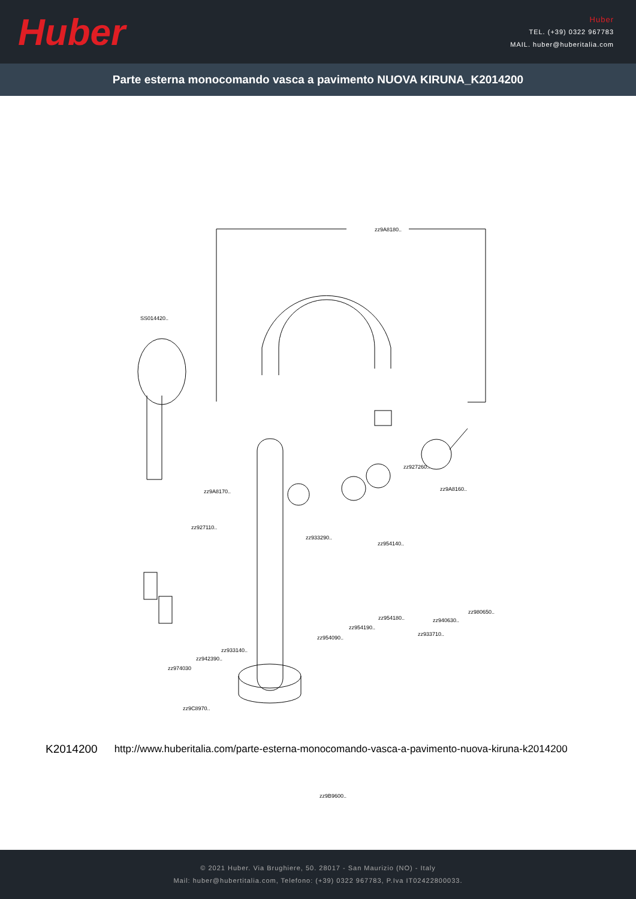Huber
Huber
TEL. (+39) 0322 967783
MAIL. huber@huberitalia.com
Parte esterna monocomando vasca a pavimento NUOVA KIRUNA_K2014200
zz9A8180..
SS014420..
zz927260..
zz9A8170.. zz9A8160..
zz927110..
zz933290..
zz954140..
zz980650..
zz940630.. zz954180..
zz933710..
zz954190..
zz954090..
zz933140..
zz942390..
zz974030
zz9C8970..
zz9B9600..
K2014200 http://www.huberitalia.com/parte-esterna-monocomando-vasca-a-pavimento-nuova-kiruna-k2014200
© 2021 Huber. Via Brughiere, 50. 28017 - San Maurizio (NO) - Italy
Mail: huber@hubertitalia.com, Telefono: (+39) 0322 967783, P.Iva IT02422800033.